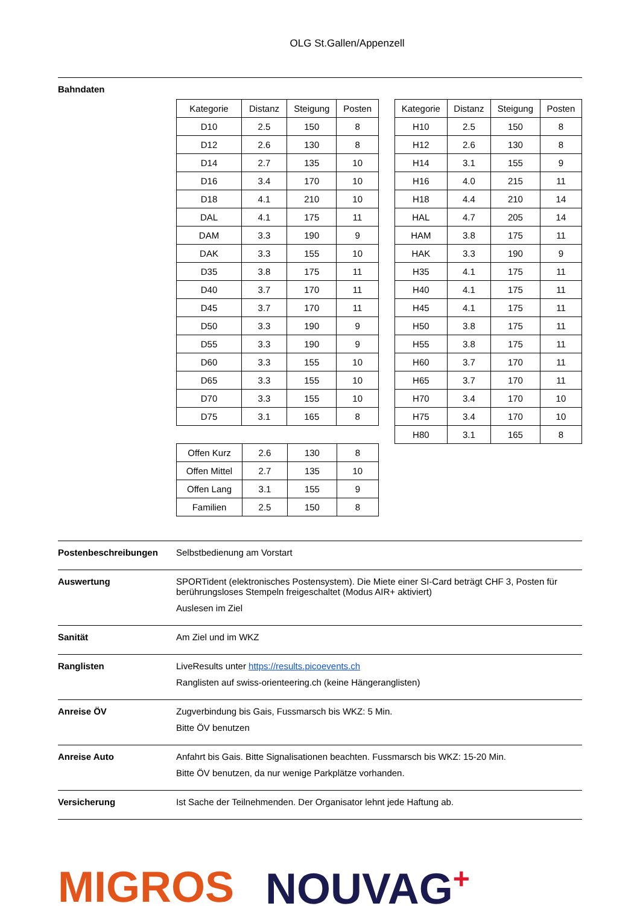OLG St.Gallen/Appenzell
Bahndaten
| Kategorie | Distanz | Steigung | Posten |
| --- | --- | --- | --- |
| D10 | 2.5 | 150 | 8 |
| D12 | 2.6 | 130 | 8 |
| D14 | 2.7 | 135 | 10 |
| D16 | 3.4 | 170 | 10 |
| D18 | 4.1 | 210 | 10 |
| DAL | 4.1 | 175 | 11 |
| DAM | 3.3 | 190 | 9 |
| DAK | 3.3 | 155 | 10 |
| D35 | 3.8 | 175 | 11 |
| D40 | 3.7 | 170 | 11 |
| D45 | 3.7 | 170 | 11 |
| D50 | 3.3 | 190 | 9 |
| D55 | 3.3 | 190 | 9 |
| D60 | 3.3 | 155 | 10 |
| D65 | 3.3 | 155 | 10 |
| D70 | 3.3 | 155 | 10 |
| D75 | 3.1 | 165 | 8 |
| Offen Kurz | 2.6 | 130 | 8 |
| Offen Mittel | 2.7 | 135 | 10 |
| Offen Lang | 3.1 | 155 | 9 |
| Familien | 2.5 | 150 | 8 |
| Kategorie | Distanz | Steigung | Posten |
| --- | --- | --- | --- |
| H10 | 2.5 | 150 | 8 |
| H12 | 2.6 | 130 | 8 |
| H14 | 3.1 | 155 | 9 |
| H16 | 4.0 | 215 | 11 |
| H18 | 4.4 | 210 | 14 |
| HAL | 4.7 | 205 | 14 |
| HAM | 3.8 | 175 | 11 |
| HAK | 3.3 | 190 | 9 |
| H35 | 4.1 | 175 | 11 |
| H40 | 4.1 | 175 | 11 |
| H45 | 4.1 | 175 | 11 |
| H50 | 3.8 | 175 | 11 |
| H55 | 3.8 | 175 | 11 |
| H60 | 3.7 | 170 | 11 |
| H65 | 3.7 | 170 | 11 |
| H70 | 3.4 | 170 | 10 |
| H75 | 3.4 | 170 | 10 |
| H80 | 3.1 | 165 | 8 |
Postenbeschreibungen Selbstbedienung am Vorstart
Auswertung SPORTident (elektronisches Postensystem). Die Miete einer SI-Card beträgt CHF 3, Posten für berührungsloses Stempeln freigeschaltet (Modus AIR+ aktiviert)
Auslesen im Ziel
Sanität Am Ziel und im WKZ
Ranglisten LiveResults unter https://results.picoevents.ch
Ranglisten auf swiss-orienteering.ch (keine Hängeranglisten)
Anreise ÖV Zugverbindung bis Gais, Fussmarsch bis WKZ: 5 Min.
Bitte ÖV benutzen
Anreise Auto Anfahrt bis Gais. Bitte Signalisationen beachten. Fussmarsch bis WKZ: 15-20 Min.
Bitte ÖV benutzen, da nur wenige Parkplätze vorhanden.
Versicherung Ist Sache der Teilnehmenden. Der Organisator lehnt jede Haftung ab.
MIGROS NOUVAG<sup>+</sup>